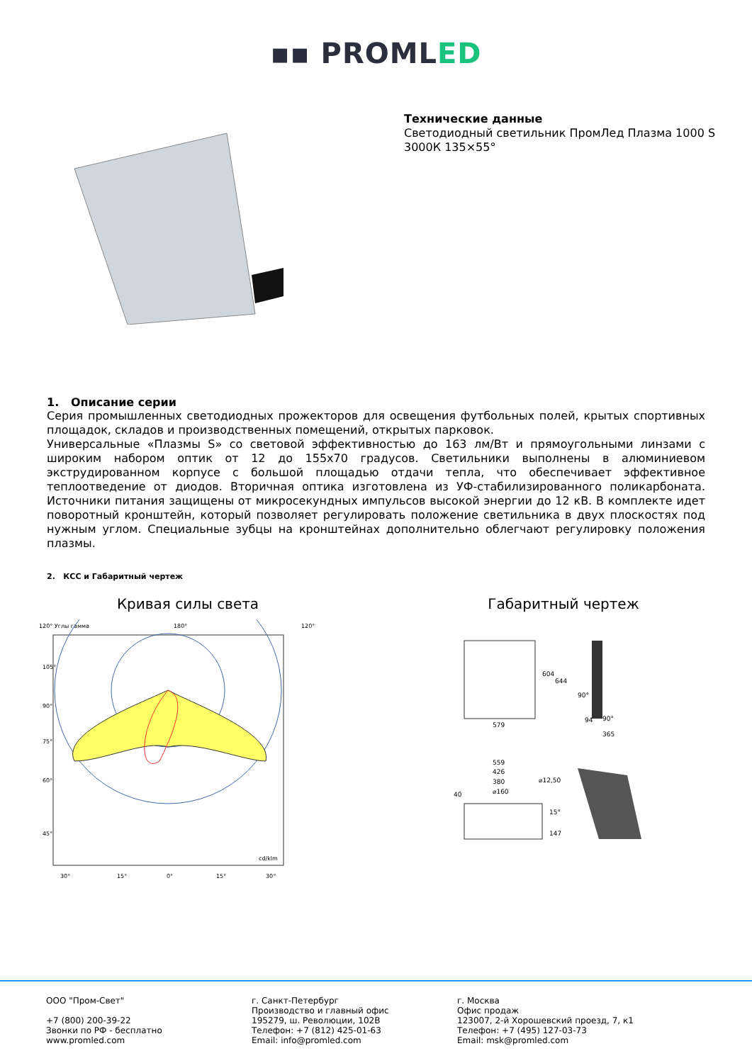▪▪ PROMLED
Технические данные
Светодиодный светильник ПромЛед Плазма 1000 S
3000К 135×55°
1. Описание серии
Серия промышленных светодиодных прожекторов для освещения футбольных полей, крытых спортивных площадок, складов и производственных помещений, открытых парковок.
Универсальные «Плазмы S» со световой эффективностью до 163 лм/Вт и прямоугольными линзами с широким набором оптик от 12 до 155x70 градусов. Светильники выполнены в алюминиевом экструдированном корпусе с большой площадью отдачи тепла, что обеспечивает эффективное теплоотведение от диодов. Вторичная оптика изготовлена из УФ-стабилизированного поликарбоната. Источники питания защищены от микросекундных импульсов высокой энергии до 12 кВ. В комплекте идет поворотный кронштейн, который позволяет регулировать положение светильника в двух плоскостях под нужным углом. Специальные зубцы на кронштейнах дополнительно облегчают регулировку положения плазмы.
2. КСС и Габаритный чертеж
Кривая силы света
120° Углы гамма
180°
120°
105°
90°
75°
60°
45°
30°
15°
0°
15°
30°
cd/klm
Габаритный чертеж
579
604
644
94
365
90°
90°
559
426
380
⌀160
⌀12,50
40
15°
147
ООО "Пром-Свет"
+7 (800) 200-39-22
Звонки по РФ - бесплатно
www.promled.com
г. Санкт-Петербург
Производство и главный офис
195279, ш. Революции, 102В
Телефон: +7 (812) 425-01-63
Email: info@promled.com
г. Москва
Офис продаж
123007, 2-й Хорошевский проезд, 7, к1
Телефон: +7 (495) 127-03-73
Email: msk@promled.com